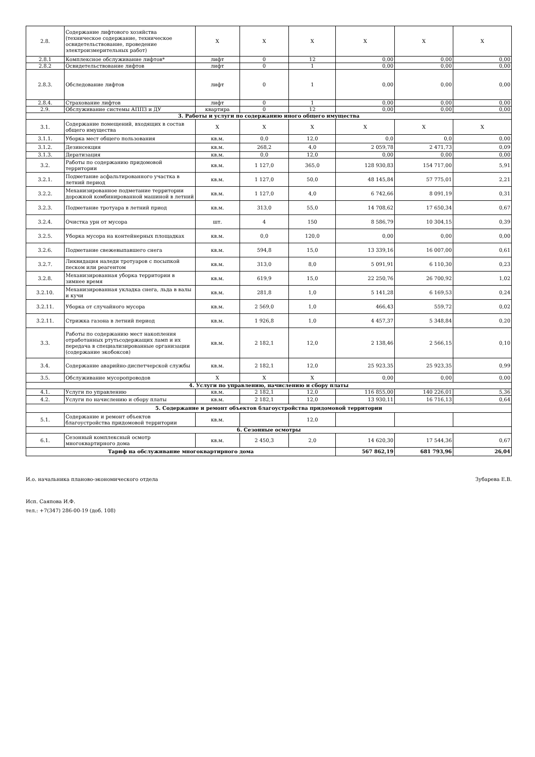| 2.8. | Содержание лифтового хозяйства (техническое содержание, техническое освидетельствование, проведение электроизмерительных работ) | X | X | X | X | X | X |
| 2.8.1 | Комплексное обслуживание лифтов* | лифт | 0 | 12 | 0,00 | 0,00 | 0,00 |
| 2.8.2 | Освидетельствование лифтов | лифт | 0 | 1 | 0,00 | 0,00 | 0,00 |
| 2.8.3. | Обследование лифтов | лифт | 0 | 1 | 0,00 | 0,00 | 0,00 |
| 2.8.4. | Страхование лифтов | лифт | 0 | 1 | 0,00 | 0,00 | 0,00 |
| 2.9. | Обслуживание системы АППЗ и ДУ | квартира | 0 | 12 | 0,00 | 0,00 | 0,00 |
| 3. Работы и услуги по содержанию иного общего имущества | | | | | | | |
| 3.1. | Содержание помещений, входящих в состав общего имущества | X | X | X | X | X | X |
| 3.1.1. | Уборка мест общего пользования | кв.м. | 0,0 | 12,0 | 0,0 | 0,0 | 0,00 |
| 3.1.2. | Дезинсекция | кв.м. | 268,2 | 4,0 | 2 059,78 | 2 471,73 | 0,09 |
| 3.1.3. | Дератизация | кв.м. | 0,0 | 12,0 | 0,00 | 0,00 | 0,00 |
| 3.2. | Работы по содержанию придомовой территории | кв.м. | 1 127,0 | 365,0 | 128 930,83 | 154 717,00 | 5,91 |
| 3.2.1. | Подметание асфальтированного участка в летний период | кв.м. | 1 127,0 | 50,0 | 48 145,84 | 57 775,01 | 2,21 |
| 3.2.2. | Механизированное подметание территории дорожной комбинированной машиной в летний | кв.м. | 1 127,0 | 4,0 | 6 742,66 | 8 091,19 | 0,31 |
| 3.2.3. | Подметание тротуара в летний приод | кв.м. | 313,0 | 55,0 | 14 708,62 | 17 650,34 | 0,67 |
| 3.2.4. | Очистка урн от мусора | шт. | 4 | 150 | 8 586,79 | 10 304,15 | 0,39 |
| 3.2.5. | Уборка мусора на контейнерных площадках | кв.м. | 0,0 | 120,0 | 0,00 | 0,00 | 0,00 |
| 3.2.6. | Подметание свежевыпавшего снега | кв.м. | 594,8 | 15,0 | 13 339,16 | 16 007,00 | 0,61 |
| 3.2.7. | Ликвидация наледи тротуаров с посыпкой песком или реагентом | кв.м. | 313,0 | 8,0 | 5 091,91 | 6 110,30 | 0,23 |
| 3.2.8. | Механизированная уборка территории в зимнее время | кв.м. | 619,9 | 15,0 | 22 250,76 | 26 700,92 | 1,02 |
| 3.2.10. | Механизированная укладка снега, льда в валы и кучи | кв.м. | 281,8 | 1,0 | 5 141,28 | 6 169,53 | 0,24 |
| 3.2.11. | Уборка от случайного мусора | кв.м. | 2 569,0 | 1,0 | 466,43 | 559,72 | 0,02 |
| 3.2.11. | Стрижка газона в летний период | кв.м. | 1 926,8 | 1,0 | 4 457,37 | 5 348,84 | 0,20 |
| 3.3. | Работы по содержанию мест накопления отработанных ртутьсодержащих ламп и их передача в специализированные организации (содержание экобоксов) | кв.м. | 2 182,1 | 12,0 | 2 138,46 | 2 566,15 | 0,10 |
| 3.4. | Содержание аварийно-диспетчерской службы | кв.м. | 2 182,1 | 12,0 | 25 923,35 | 25 923,35 | 0,99 |
| 3.5. | Обслуживание мусоропроводов | X | X | X | 0,00 | 0,00 | 0,00 |
| 4. Услуги по управлению, начислению и сбору платы | | | | | | | |
| 4.1. | Услуги по управлению | кв.м. | 2 182,1 | 12,0 | 116 855,00 | 140 226,01 | 5,36 |
| 4.2. | Услуги по начислению и сбору платы | кв.м. | 2 182,1 | 12,0 | 13 930,11 | 16 716,13 | 0,64 |
| 5. Содержание и ремонт объектов благоустройства придомовой территории | | | | | | | |
| 5.1. | Содержание и ремонт объектов благоустройства придомовой территории | кв.м. | | 12,0 | | | |
| 6. Сезонные осмотры | | | | | | | |
| 6.1. | Сезонный комплексный осмотр многоквартирного дома | кв.м. | 2 450,3 | 2,0 | 14 620,30 | 17 544,36 | 0,67 |
| Тариф на обслуживание многоквартирного дома | | | | | 567 862,19 | 681 793,96 | 26,04 |
И.о. начальника планово-экономического отдела Зубарева Е.В.
Исп. Саяпова И.Ф.
тел.: +7(347) 286-00-19 (доб. 108)